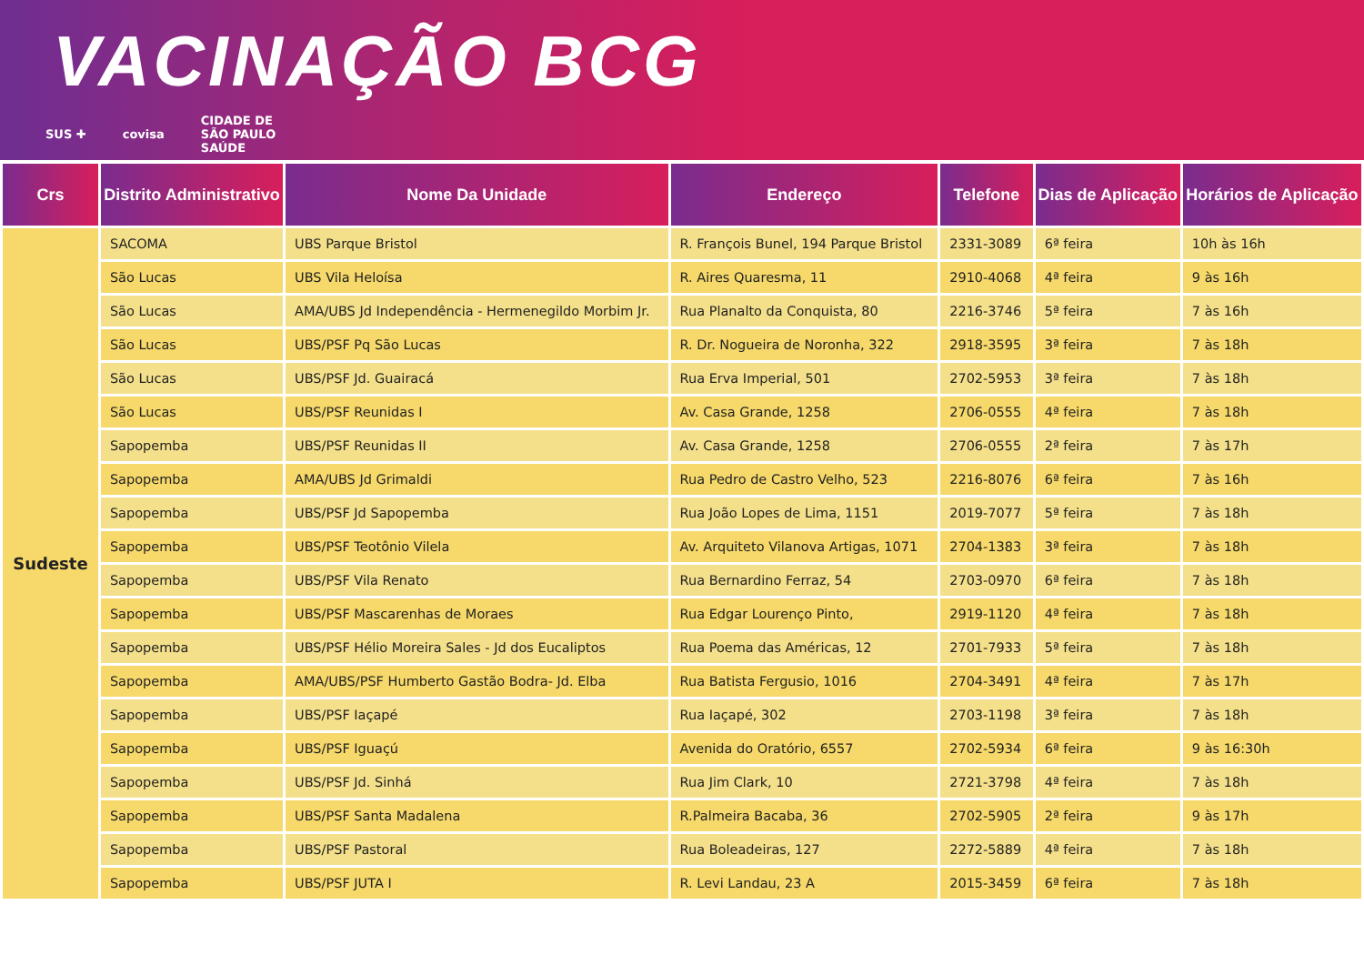VACINAÇÃO BCG
SUS ✚ covisa CIDADE DE
SÃO PAULO
SAÚDE
| Crs | Distrito Administrativo | Nome Da Unidade | Endereço | Telefone | Dias de Aplicação | Horários de Aplicação |
| --- | --- | --- | --- | --- | --- | --- |
| Sudeste | SACOMA | UBS Parque Bristol | R. François Bunel, 194 Parque Bristol | 2331-3089 | 6ª feira | 10h às 16h |
| | São Lucas | UBS Vila Heloísa | R. Aires Quaresma, 11 | 2910-4068 | 4ª feira | 9 às 16h |
| | São Lucas | AMA/UBS Jd Independência - Hermenegildo Morbim Jr. | Rua Planalto da Conquista, 80 | 2216-3746 | 5ª feira | 7 às 16h |
| | São Lucas | UBS/PSF Pq São Lucas | R. Dr. Nogueira de Noronha, 322 | 2918-3595 | 3ª feira | 7 às 18h |
| | São Lucas | UBS/PSF Jd. Guairacá | Rua Erva Imperial, 501 | 2702-5953 | 3ª feira | 7 às 18h |
| | São Lucas | UBS/PSF Reunidas I | Av. Casa Grande, 1258 | 2706-0555 | 4ª feira | 7 às 18h |
| | Sapopemba | UBS/PSF Reunidas II | Av. Casa Grande, 1258 | 2706-0555 | 2ª feira | 7 às 17h |
| | Sapopemba | AMA/UBS Jd Grimaldi | Rua Pedro de Castro Velho, 523 | 2216-8076 | 6ª feira | 7 às 16h |
| | Sapopemba | UBS/PSF Jd Sapopemba | Rua João Lopes de Lima, 1151 | 2019-7077 | 5ª feira | 7 às 18h |
| | Sapopemba | UBS/PSF Teotônio Vilela | Av. Arquiteto Vilanova Artigas, 1071 | 2704-1383 | 3ª feira | 7 às 18h |
| | Sapopemba | UBS/PSF Vila Renato | Rua Bernardino Ferraz, 54 | 2703-0970 | 6ª feira | 7 às 18h |
| | Sapopemba | UBS/PSF Mascarenhas de Moraes | Rua Edgar Lourenço Pinto, | 2919-1120 | 4ª feira | 7 às 18h |
| | Sapopemba | UBS/PSF Hélio Moreira Sales - Jd dos Eucaliptos | Rua Poema das Américas, 12 | 2701-7933 | 5ª feira | 7 às 18h |
| | Sapopemba | AMA/UBS/PSF Humberto Gastão Bodra- Jd. Elba | Rua Batista Fergusio, 1016 | 2704-3491 | 4ª feira | 7 às 17h |
| | Sapopemba | UBS/PSF Iaçapé | Rua Iaçapé, 302 | 2703-1198 | 3ª feira | 7 às 18h |
| | Sapopemba | UBS/PSF Iguaçú | Avenida do Oratório, 6557 | 2702-5934 | 6ª feira | 9 às 16:30h |
| | Sapopemba | UBS/PSF Jd. Sinhá | Rua Jim Clark, 10 | 2721-3798 | 4ª feira | 7 às 18h |
| | Sapopemba | UBS/PSF Santa Madalena | R.Palmeira Bacaba, 36 | 2702-5905 | 2ª feira | 9 às 17h |
| | Sapopemba | UBS/PSF Pastoral | Rua Boleadeiras, 127 | 2272-5889 | 4ª feira | 7 às 18h |
| | Sapopemba | UBS/PSF JUTA I | R. Levi Landau, 23 A | 2015-3459 | 6ª feira | 7 às 18h |